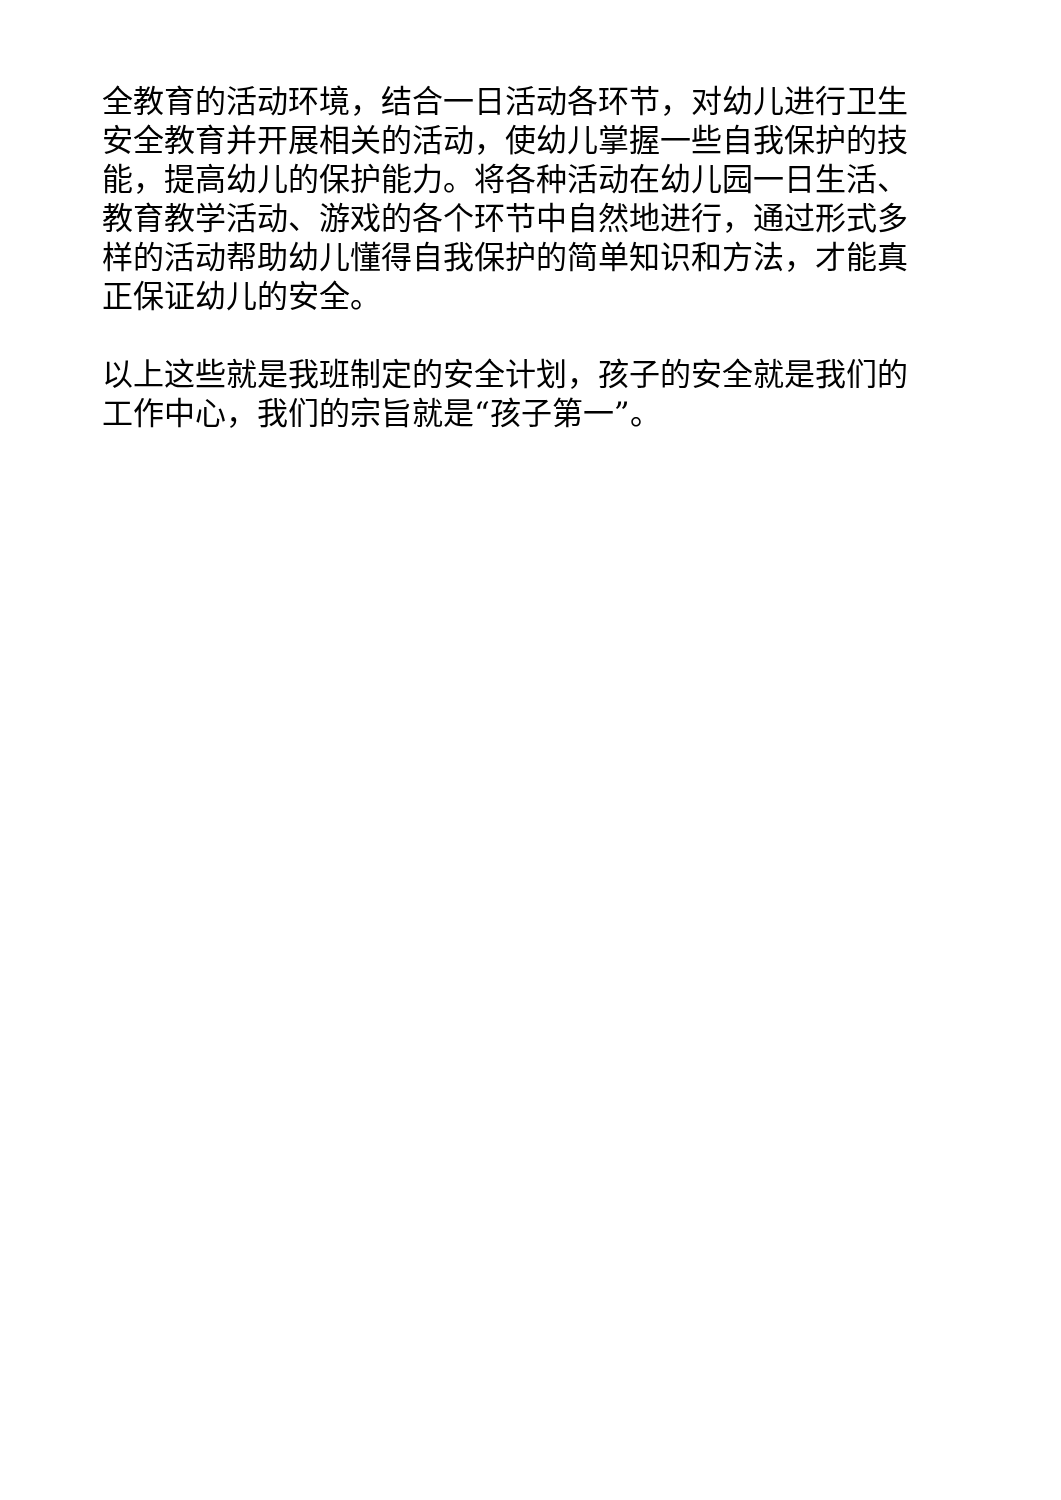全教育的活动环境，结合一日活动各环节，对幼儿进行卫生安全教育并开展相关的活动，使幼儿掌握一些自我保护的技能，提高幼儿的保护能力。将各种活动在幼儿园一日生活、教育教学活动、游戏的各个环节中自然地进行，通过形式多样的活动帮助幼儿懂得自我保护的简单知识和方法，才能真正保证幼儿的安全。
以上这些就是我班制定的安全计划，孩子的安全就是我们的工作中心，我们的宗旨就是“孩子第一”。